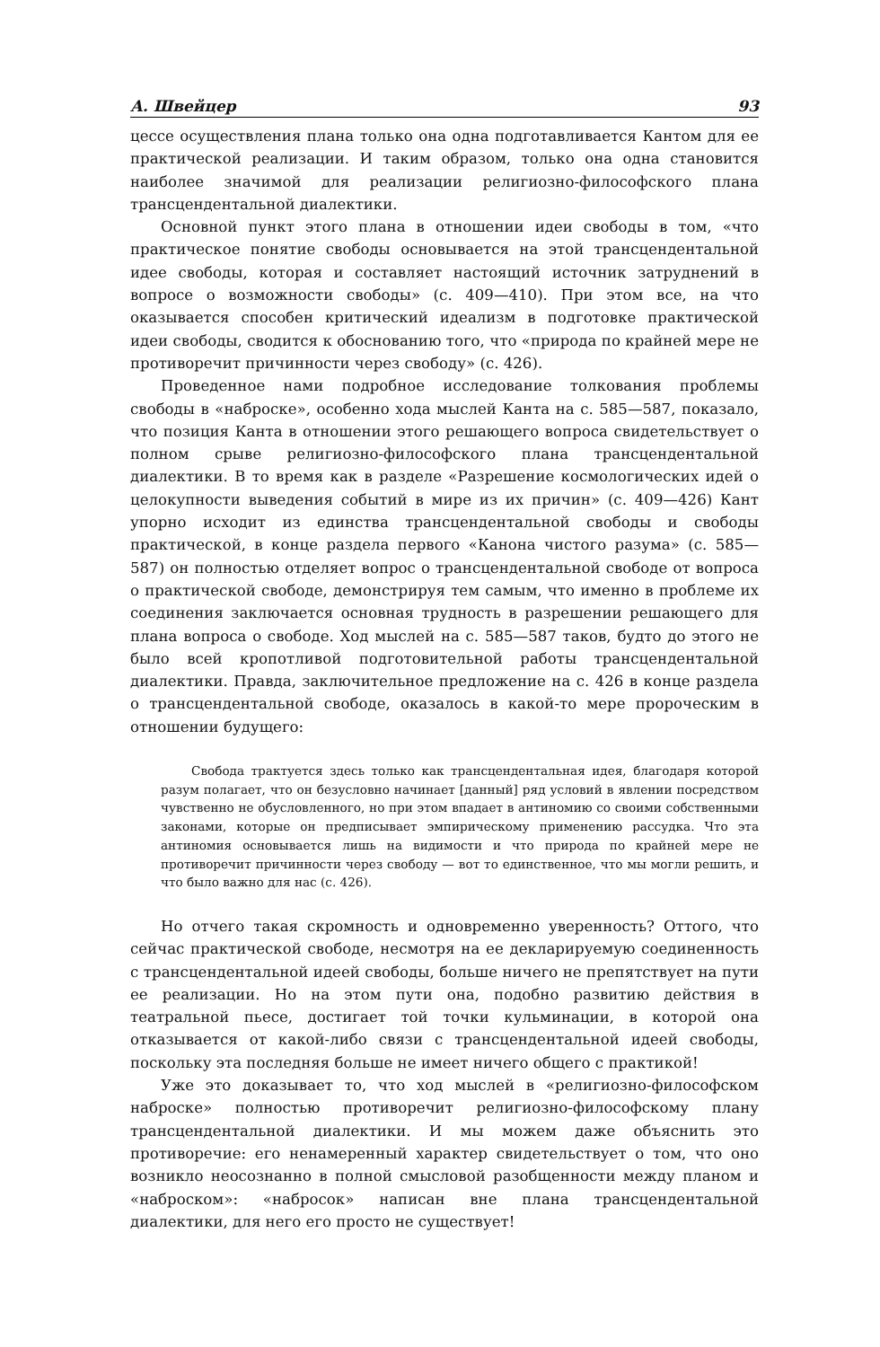А. Швейцер 93
цессе осуществления плана только она одна подготавливается Кантом для ее практической реализации. И таким образом, только она одна становится наиболее значимой для реализации религиозно-философского плана трансцендентальной диалектики.
Основной пункт этого плана в отношении идеи свободы в том, «что практическое понятие свободы основывается на этой трансцендентальной идее свободы, которая и составляет настоящий источник затруднений в вопросе о возможности свободы» (с. 409—410). При этом все, на что оказывается способен критический идеализм в подготовке практической идеи свободы, сводится к обоснованию того, что «природа по крайней мере не противоречит причинности через свободу» (с. 426).
Проведенное нами подробное исследование толкования проблемы свободы в «наброске», особенно хода мыслей Канта на с. 585—587, показало, что позиция Канта в отношении этого решающего вопроса свидетельствует о полном срыве религиозно-философского плана трансцендентальной диалектики. В то время как в разделе «Разрешение космологических идей о целокупности выведения событий в мире из их причин» (с. 409—426) Кант упорно исходит из единства трансцендентальной свободы и свободы практической, в конце раздела первого «Канона чистого разума» (с. 585—587) он полностью отделяет вопрос о трансцендентальной свободе от вопроса о практической свободе, демонстрируя тем самым, что именно в проблеме их соединения заключается основная трудность в разрешении решающего для плана вопроса о свободе. Ход мыслей на с. 585—587 таков, будто до этого не было всей кропотливой подготовительной работы трансцендентальной диалектики. Правда, заключительное предложение на с. 426 в конце раздела о трансцендентальной свободе, оказалось в какой-то мере пророческим в отношении будущего:
Свобода трактуется здесь только как трансцендентальная идея, благодаря которой разум полагает, что он безусловно начинает [данный] ряд условий в явлении посредством чувственно не обусловленного, но при этом впадает в антиномию со своими собственными законами, которые он предписывает эмпирическому применению рассудка. Что эта антиномия основывается лишь на видимости и что природа по крайней мере не противоречит причинности через свободу — вот то единственное, что мы могли решить, и что было важно для нас (с. 426).
Но отчего такая скромность и одновременно уверенность? Оттого, что сейчас практической свободе, несмотря на ее декларируемую соединенность с трансцендентальной идеей свободы, больше ничего не препятствует на пути ее реализации. Но на этом пути она, подобно развитию действия в театральной пьесе, достигает той точки кульминации, в которой она отказывается от какой-либо связи с трансцендентальной идеей свободы, поскольку эта последняя больше не имеет ничего общего с практикой!
Уже это доказывает то, что ход мыслей в «религиозно-философском наброске» полностью противоречит религиозно-философскому плану трансцендентальной диалектики. И мы можем даже объяснить это противоречие: его ненамеренный характер свидетельствует о том, что оно возникло неосознанно в полной смысловой разобщенности между планом и «наброском»: «набросок» написан вне плана трансцендентальной диалектики, для него его просто не существует!